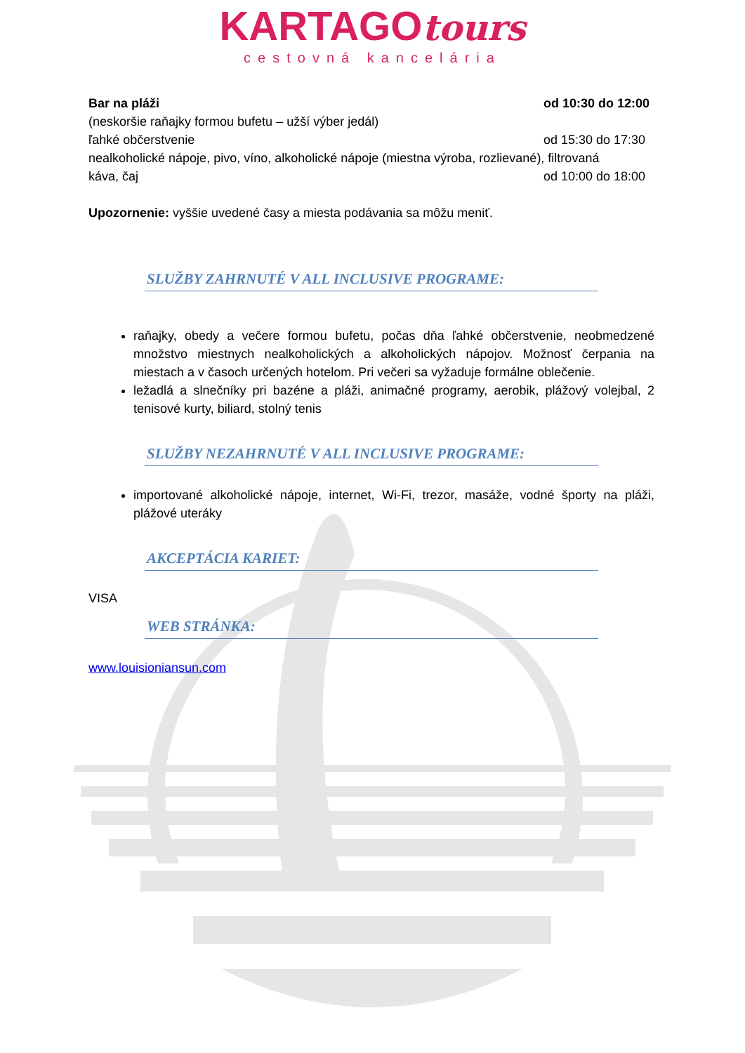KARTAGOtours
cestovná kancelária
Bar na pláži od 10:30 do 12:00
(neskoršie raňajky formou bufetu – užší výber jedál)
ľahké občerstvenie od 15:30 do 17:30
nealkoholické nápoje, pivo, víno, alkoholické nápoje (miestna výroba, rozlievané), filtrovaná
káva, čaj od 10:00 do 18:00
Upozornenie: vyššie uvedené časy a miesta podávania sa môžu meniť.
SLUŽBY ZAHRNUTÉ V ALL INCLUSIVE PROGRAME:
raňajky, obedy a večere formou bufetu, počas dňa ľahké občerstvenie, neobmedzené množstvo miestnych nealkoholických a alkoholických nápojov. Možnosť čerpania na miestach a v časoch určených hotelom. Pri večeri sa vyžaduje formálne oblečenie.
ležadlá a slnečníky pri bazéne a pláži, animačné programy, aerobik, plážový volejbal, 2 tenisové kurty, biliard, stolný tenis
SLUŽBY NEZAHRNUTÉ V ALL INCLUSIVE PROGRAME:
importované alkoholické nápoje, internet, Wi-Fi, trezor, masáže, vodné športy na pláži, plážové uteráky
AKCEPTÁCIA KARIET:
VISA
WEB STRÁNKA:
www.louisioniansun.com